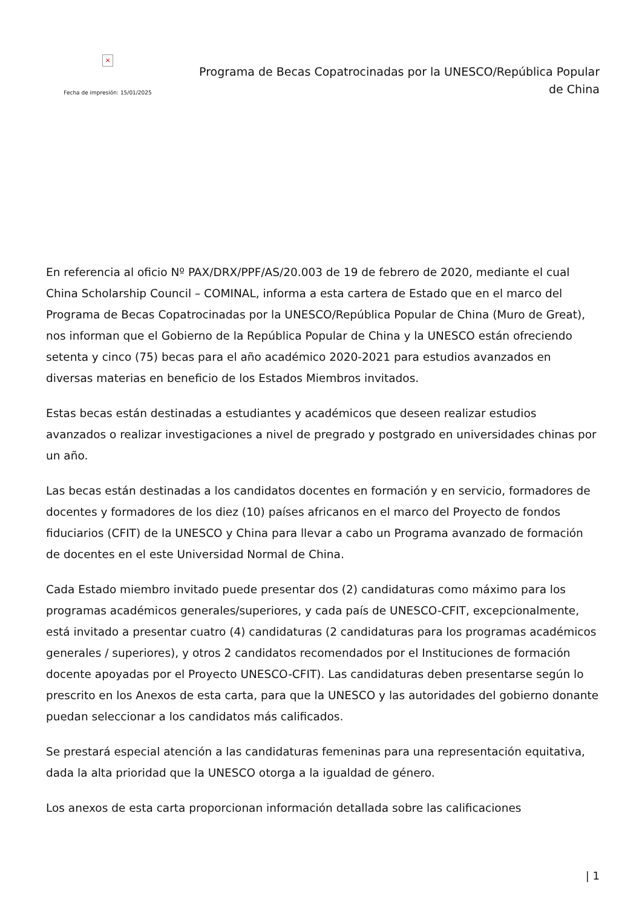×
Fecha de impresión: 15/01/2025
Programa de Becas Copatrocinadas por la UNESCO/República Popular de China
En referencia al oficio Nº PAX/DRX/PPF/AS/20.003 de 19 de febrero de 2020, mediante el cual China Scholarship Council – COMINAL, informa a esta cartera de Estado que en el marco del Programa de Becas Copatrocinadas por la UNESCO/República Popular de China (Muro de Great), nos informan que el Gobierno de la República Popular de China y la UNESCO están ofreciendo setenta y cinco (75) becas para el año académico 2020-2021 para estudios avanzados en diversas materias en beneficio de los Estados Miembros invitados.
Estas becas están destinadas a estudiantes y académicos que deseen realizar estudios avanzados o realizar investigaciones a nivel de pregrado y postgrado en universidades chinas por un año.
Las becas están destinadas a los candidatos docentes en formación y en servicio, formadores de docentes y formadores de los diez (10) países africanos en el marco del Proyecto de fondos fiduciarios (CFIT) de la UNESCO y China para llevar a cabo un Programa avanzado de formación de docentes en el este Universidad Normal de China.
Cada Estado miembro invitado puede presentar dos (2) candidaturas como máximo para los programas académicos generales/superiores, y cada país de UNESCO-CFIT, excepcionalmente, está invitado a presentar cuatro (4) candidaturas (2 candidaturas para los programas académicos generales / superiores), y otros 2 candidatos recomendados por el Instituciones de formación docente apoyadas por el Proyecto UNESCO-CFIT). Las candidaturas deben presentarse según lo prescrito en los Anexos de esta carta, para que la UNESCO y las autoridades del gobierno donante puedan seleccionar a los candidatos más calificados.
Se prestará especial atención a las candidaturas femeninas para una representación equitativa, dada la alta prioridad que la UNESCO otorga a la igualdad de género.
Los anexos de esta carta proporcionan información detallada sobre las calificaciones
| 1